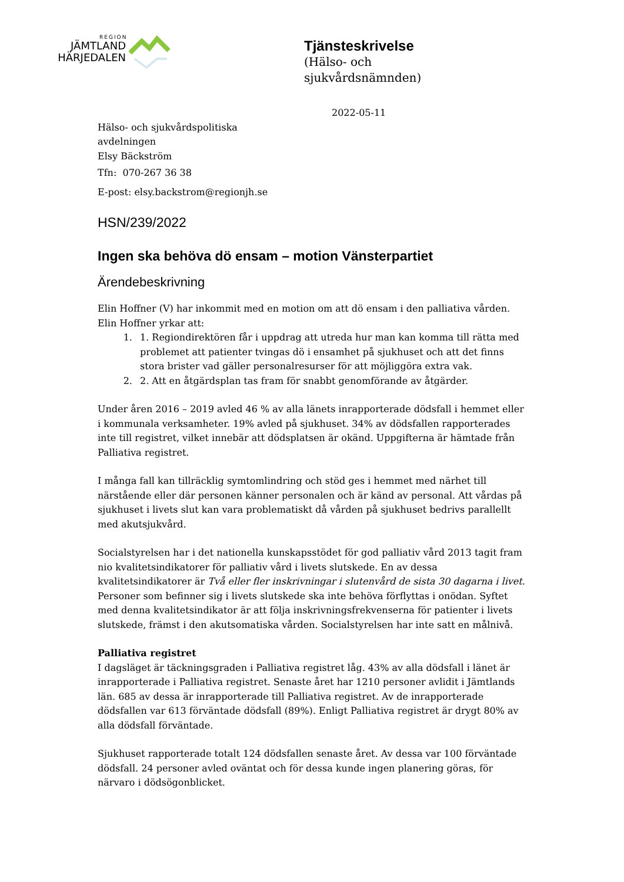REGION
JÄMTLAND
HÄRJEDALEN
Tjänsteskrivelse
(Hälso- och
sjukvårdsnämnden)
2022-05-11
Hälso- och sjukvårdspolitiska
avdelningen
Elsy Bäckström
Tfn: 070-267 36 38
E-post: elsy.backstrom@regionjh.se
HSN/239/2022
Ingen ska behöva dö ensam – motion Vänsterpartiet
Ärendebeskrivning
Elin Hoffner (V) har inkommit med en motion om att dö ensam i den palliativa vården. Elin Hoffner yrkar att:
1. 1. Regiondirektören får i uppdrag att utreda hur man kan komma till rätta med problemet att patienter tvingas dö i ensamhet på sjukhuset och att det finns stora brister vad gäller personalresurser för att möjliggöra extra vak.
2. 2. Att en åtgärdsplan tas fram för snabbt genomförande av åtgärder.
Under åren 2016 – 2019 avled 46 % av alla länets inrapporterade dödsfall i hemmet eller i kommunala verksamheter. 19% avled på sjukhuset. 34% av dödsfallen rapporterades inte till registret, vilket innebär att dödsplatsen är okänd. Uppgifterna är hämtade från Palliativa registret.
I många fall kan tillräcklig symtomlindring och stöd ges i hemmet med närhet till närstående eller där personen känner personalen och är känd av personal. Att vårdas på sjukhuset i livets slut kan vara problematiskt då vården på sjukhuset bedrivs parallellt med akutsjukvård.
Socialstyrelsen har i det nationella kunskapsstödet för god palliativ vård 2013 tagit fram nio kvalitetsindikatorer för palliativ vård i livets slutskede. En av dessa kvalitetsindikatorer är Två eller fler inskrivningar i slutenvård de sista 30 dagarna i livet. Personer som befinner sig i livets slutskede ska inte behöva förflyttas i onödan. Syftet med denna kvalitetsindikator är att följa inskrivningsfrekvenserna för patienter i livets slutskede, främst i den akutsomatiska vården. Socialstyrelsen har inte satt en målnivå.
Palliativa registret
I dagsläget är täckningsgraden i Palliativa registret låg. 43% av alla dödsfall i länet är inrapporterade i Palliativa registret. Senaste året har 1210 personer avlidit i Jämtlands län. 685 av dessa är inrapporterade till Palliativa registret. Av de inrapporterade dödsfallen var 613 förväntade dödsfall (89%). Enligt Palliativa registret är drygt 80% av alla dödsfall förväntade.
Sjukhuset rapporterade totalt 124 dödsfallen senaste året. Av dessa var 100 förväntade dödsfall. 24 personer avled oväntat och för dessa kunde ingen planering göras, för närvaro i dödsögonblicket.